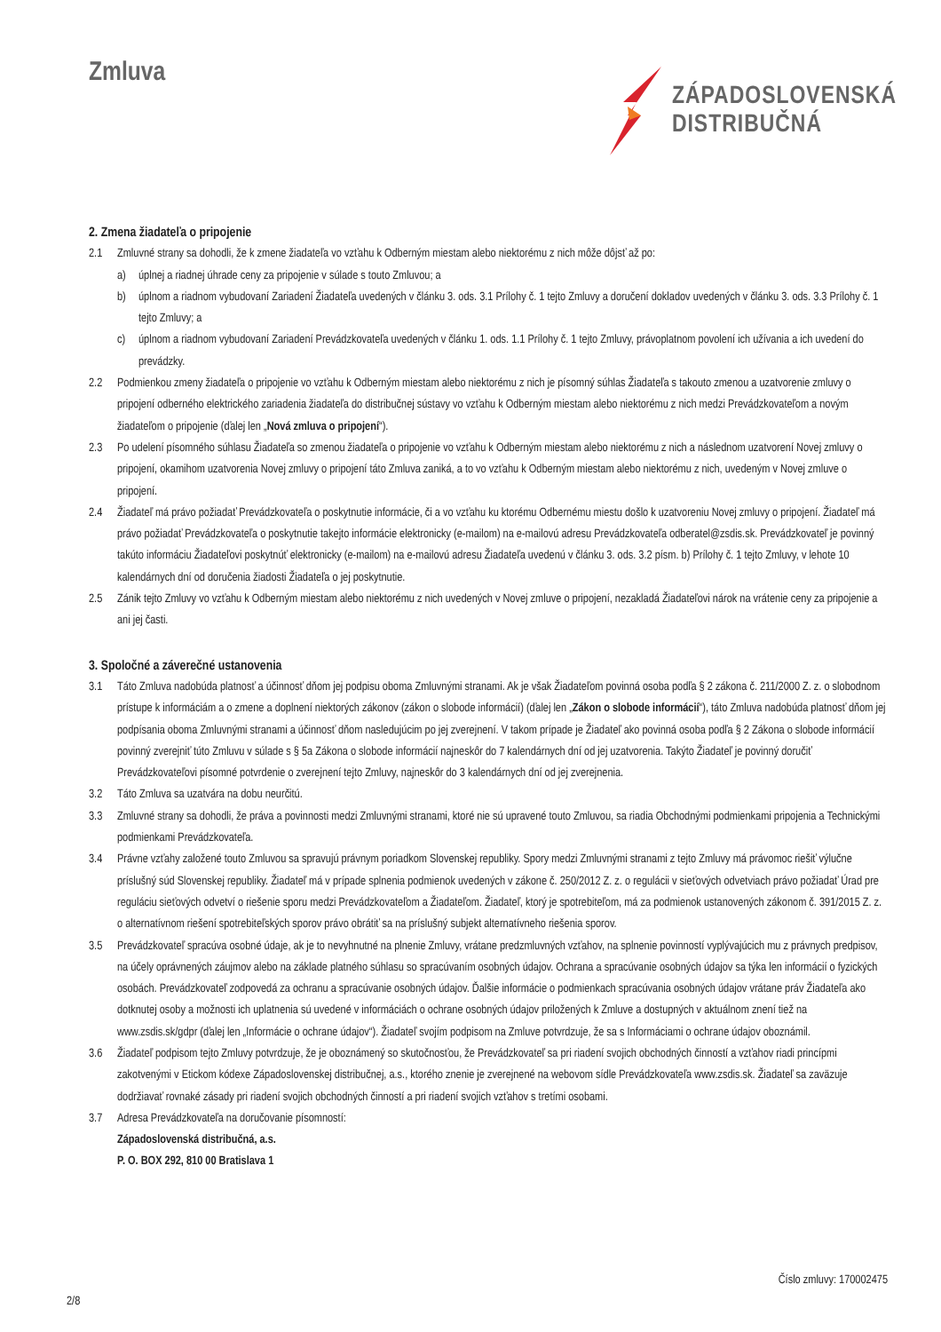Zmluva
ZÁPADOSLOVENSKÁ
DISTRIBUČNÁ
2. Zmena žiadateľa o pripojenie
2.1 Zmluvné strany sa dohodli, že k zmene žiadateľa vo vzťahu k Odberným miestam alebo niektorému z nich môže dôjsť až po:
a) úplnej a riadnej úhrade ceny za pripojenie v súlade s touto Zmluvou; a
b) úplnom a riadnom vybudovaní Zariadení Žiadateľa uvedených v článku 3. ods. 3.1 Prílohy č. 1 tejto Zmluvy a doručení dokladov uvedených v článku 3. ods. 3.3 Prílohy č. 1 tejto Zmluvy; a
c) úplnom a riadnom vybudovaní Zariadení Prevádzkovateľa uvedených v článku 1. ods. 1.1 Prílohy č. 1 tejto Zmluvy, právoplatnom povolení ich užívania a ich uvedení do prevádzky.
2.2 Podmienkou zmeny žiadateľa o pripojenie vo vzťahu k Odberným miestam alebo niektorému z nich je písomný súhlas Žiadateľa s takouto zmenou a uzatvorenie zmluvy o pripojení odberného elektrického zariadenia žiadateľa do distribučnej sústavy vo vzťahu k Odberným miestam alebo niektorému z nich medzi Prevádzkovateľom a novým žiadateľom o pripojenie (ďalej len „Nová zmluva o pripojení“).
2.3 Po udelení písomného súhlasu Žiadateľa so zmenou žiadateľa o pripojenie vo vzťahu k Odberným miestam alebo niektorému z nich a následnom uzatvorení Novej zmluvy o pripojení, okamihom uzatvorenia Novej zmluvy o pripojení táto Zmluva zaniká, a to vo vzťahu k Odberným miestam alebo niektorému z nich, uvedeným v Novej zmluve o pripojení.
2.4 Žiadateľ má právo požiadať Prevádzkovateľa o poskytnutie informácie, či a vo vzťahu ku ktorému Odbernému miestu došlo k uzatvoreniu Novej zmluvy o pripojení. Žiadateľ má právo požiadať Prevádzkovateľa o poskytnutie takejto informácie elektronicky (e-mailom) na e-mailovú adresu Prevádzkovateľa odberatel@zsdis.sk. Prevádzkovateľ je povinný takúto informáciu Žiadateľovi poskytnúť elektronicky (e-mailom) na e-mailovú adresu Žiadateľa uvedenú v článku 3. ods. 3.2 písm. b) Prílohy č. 1 tejto Zmluvy, v lehote 10 kalendárnych dní od doručenia žiadosti Žiadateľa o jej poskytnutie.
2.5 Zánik tejto Zmluvy vo vzťahu k Odberným miestam alebo niektorému z nich uvedených v Novej zmluve o pripojení, nezakladá Žiadateľovi nárok na vrátenie ceny za pripojenie a ani jej časti.
3. Spoločné a záverečné ustanovenia
3.1 Táto Zmluva nadobúda platnosť a účinnosť dňom jej podpisu oboma Zmluvnými stranami. Ak je však Žiadateľom povinná osoba podľa § 2 zákona č. 211/2000 Z. z. o slobodnom prístupe k informáciám a o zmene a doplnení niektorých zákonov (zákon o slobode informácií) (ďalej len „Zákon o slobode informácií“), táto Zmluva nadobúda platnosť dňom jej podpísania oboma Zmluvnými stranami a účinnosť dňom nasledujúcim po jej zverejnení. V takom prípade je Žiadateľ ako povinná osoba podľa § 2 Zákona o slobode informácií povinný zverejniť túto Zmluvu v súlade s § 5a Zákona o slobode informácií najneskôr do 7 kalendárnych dní od jej uzatvorenia. Takýto Žiadateľ je povinný doručiť Prevádzkovateľovi písomné potvrdenie o zverejnení tejto Zmluvy, najneskôr do 3 kalendárnych dní od jej zverejnenia.
3.2 Táto Zmluva sa uzatvára na dobu neurčitú.
3.3 Zmluvné strany sa dohodli, že práva a povinnosti medzi Zmluvnými stranami, ktoré nie sú upravené touto Zmluvou, sa riadia Obchodnými podmienkami pripojenia a Technickými podmienkami Prevádzkovateľa.
3.4 Právne vzťahy založené touto Zmluvou sa spravujú právnym poriadkom Slovenskej republiky. Spory medzi Zmluvnými stranami z tejto Zmluvy má právomoc riešiť výlučne príslušný súd Slovenskej republiky. Žiadateľ má v prípade splnenia podmienok uvedených v zákone č. 250/2012 Z. z. o regulácii v sieťových odvetviach právo požiadať Úrad pre reguláciu sieťových odvetví o riešenie sporu medzi Prevádzkovateľom a Žiadateľom. Žiadateľ, ktorý je spotrebiteľom, má za podmienok ustanovených zákonom č. 391/2015 Z. z. o alternatívnom riešení spotrebiteľských sporov právo obrátiť sa na príslušný subjekt alternatívneho riešenia sporov.
3.5 Prevádzkovateľ spracúva osobné údaje, ak je to nevyhnutné na plnenie Zmluvy, vrátane predzmluvných vzťahov, na splnenie povinností vyplývajúcich mu z právnych predpisov, na účely oprávnených záujmov alebo na základe platného súhlasu so spracúvaním osobných údajov. Ochrana a spracúvanie osobných údajov sa týka len informácií o fyzických osobách. Prevádzkovateľ zodpovedá za ochranu a spracúvanie osobných údajov. Ďalšie informácie o podmienkach spracúvania osobných údajov vrátane práv Žiadateľa ako dotknutej osoby a možnosti ich uplatnenia sú uvedené v informáciách o ochrane osobných údajov priložených k Zmluve a dostupných v aktuálnom znení tiež na www.zsdis.sk/gdpr (ďalej len „Informácie o ochrane údajov“). Žiadateľ svojím podpisom na Zmluve potvrdzuje, že sa s Informáciami o ochrane údajov oboznámil.
3.6 Žiadateľ podpisom tejto Zmluvy potvrdzuje, že je oboznámený so skutočnosťou, že Prevádzkovateľ sa pri riadení svojich obchodných činností a vzťahov riadi princípmi zakotvenými v Etickom kódexe Západoslovenskej distribučnej, a.s., ktorého znenie je zverejnené na webovom sídle Prevádzkovateľa www.zsdis.sk. Žiadateľ sa zaväzuje dodržiavať rovnaké zásady pri riadení svojich obchodných činností a pri riadení svojich vzťahov s tretími osobami.
3.7 Adresa Prevádzkovateľa na doručovanie písomností:
Západoslovenská distribučná, a.s.
P. O. BOX 292, 810 00 Bratislava 1
2/8 Číslo zmluvy: 170002475